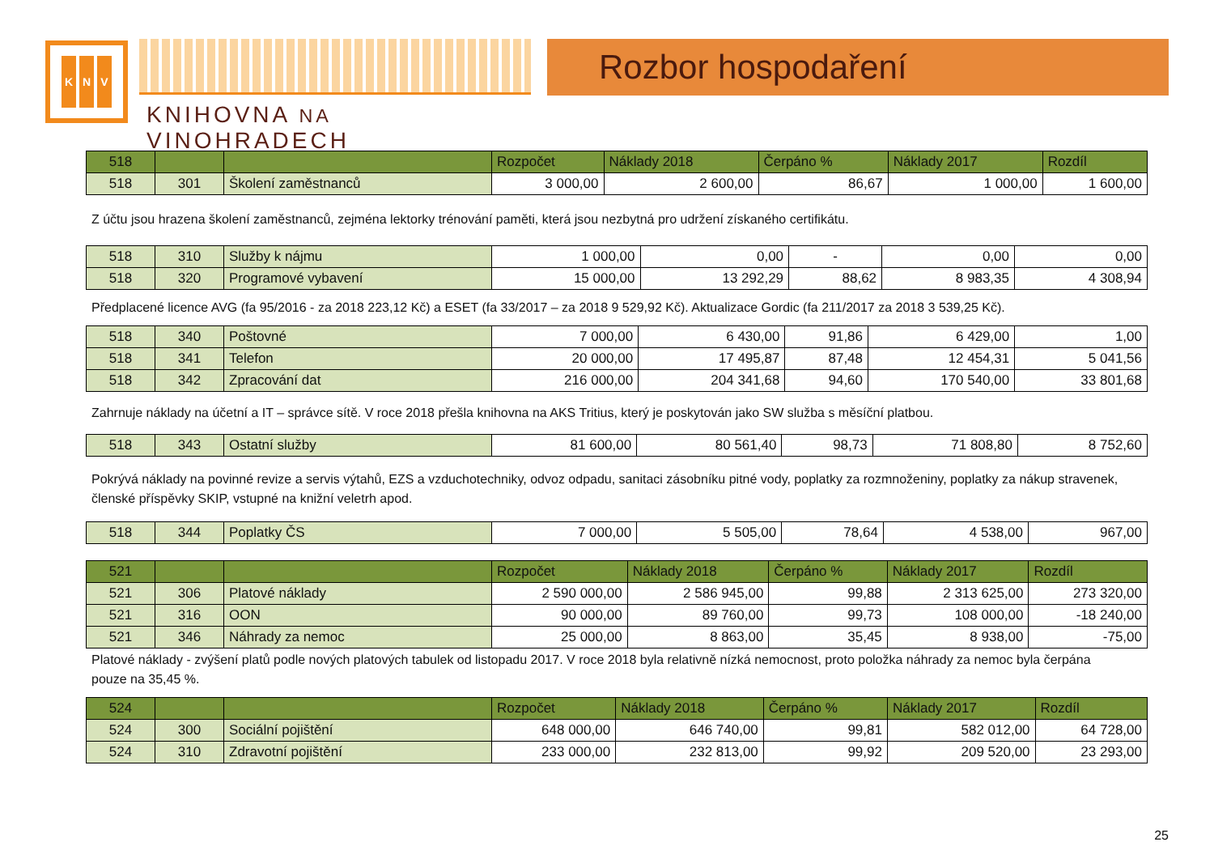K N V
KNIHOVNA NA VINOHRADECH
Rozbor hospodaření
| 518 | | | Rozpočet | Náklady 2018 | Čerpáno % | Náklady 2017 | Rozdíl |
| 518 | 301 | Školení zaměstnanců | 3 000,00 | 2 600,00 | 86,67 | 1 000,00 | 1 600,00 |
Z účtu jsou hrazena školení zaměstnanců, zejména lektorky trénování paměti, která jsou nezbytná pro udržení získaného certifikátu.
| 518 | 310 | Služby k nájmu | 1 000,00 | 0,00 | - | 0,00 | 0,00 |
| 518 | 320 | Programové vybavení | 15 000,00 | 13 292,29 | 88,62 | 8 983,35 | 4 308,94 |
Předplacené licence AVG (fa 95/2016 - za 2018 223,12 Kč) a ESET (fa 33/2017 – za 2018 9 529,92 Kč). Aktualizace Gordic (fa 211/2017 za 2018 3 539,25 Kč).
| 518 | 340 | Poštovné | 7 000,00 | 6 430,00 | 91,86 | 6 429,00 | 1,00 |
| 518 | 341 | Telefon | 20 000,00 | 17 495,87 | 87,48 | 12 454,31 | 5 041,56 |
| 518 | 342 | Zpracování dat | 216 000,00 | 204 341,68 | 94,60 | 170 540,00 | 33 801,68 |
Zahrnuje náklady na účetní a IT – správce sítě. V roce 2018 přešla knihovna na AKS Tritius, který je poskytován jako SW služba s měsíční platbou.
| 518 | 343 | Ostatní služby | 81 600,00 | 80 561,40 | 98,73 | 71 808,80 | 8 752,60 |
Pokrývá náklady na povinné revize a servis výtahů, EZS a vzduchotechniky, odvoz odpadu, sanitaci zásobníku pitné vody, poplatky za rozmnoženiny, poplatky za nákup stravenek, členské příspěvky SKIP, vstupné na knižní veletrh apod.
| 518 | 344 | Poplatky ČS | 7 000,00 | 5 505,00 | 78,64 | 4 538,00 | 967,00 |
| 521 | | | Rozpočet | Náklady 2018 | Čerpáno % | Náklady 2017 | Rozdíl |
| 521 | 306 | Platové náklady | 2 590 000,00 | 2 586 945,00 | 99,88 | 2 313 625,00 | 273 320,00 |
| 521 | 316 | OON | 90 000,00 | 89 760,00 | 99,73 | 108 000,00 | -18 240,00 |
| 521 | 346 | Náhrady za nemoc | 25 000,00 | 8 863,00 | 35,45 | 8 938,00 | -75,00 |
Platové náklady - zvýšení platů podle nových platových tabulek od listopadu 2017. V roce 2018 byla relativně nízká nemocnost, proto položka náhrady za nemoc byla čerpána pouze na 35,45 %.
| 524 | | | Rozpočet | Náklady 2018 | Čerpáno % | Náklady 2017 | Rozdíl |
| 524 | 300 | Sociální pojištění | 648 000,00 | 646 740,00 | 99,81 | 582 012,00 | 64 728,00 |
| 524 | 310 | Zdravotní pojištění | 233 000,00 | 232 813,00 | 99,92 | 209 520,00 | 23 293,00 |
25